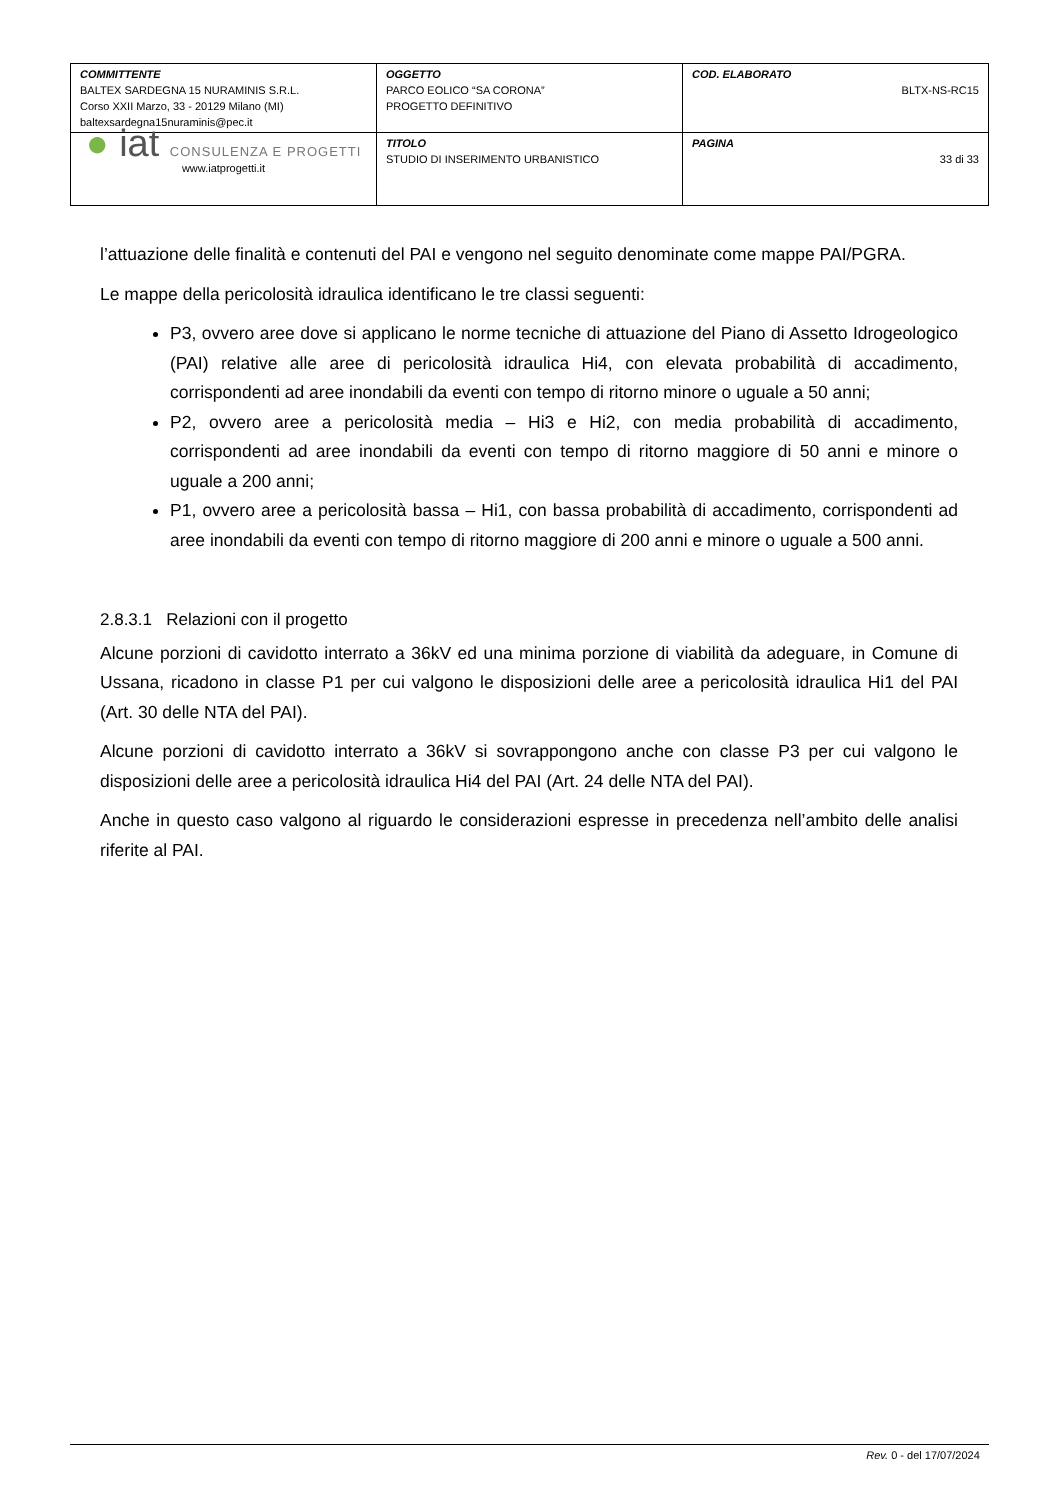| COMMITTENTE BALTEX SARDEGNA 15 NURAMINIS S.R.L. Corso XXII Marzo, 33 - 20129 Milano (MI) baltexsardegna15nuraminis@pec.it | OGGETTO PARCO EOLICO “SA CORONA” PROGETTO DEFINITIVO | COD. ELABORATO BLTX-NS-RC15 |
| ● iat CONSULENZA E PROGETTI www.iatprogetti.it | TITOLO STUDIO DI INSERIMENTO URBANISTICO | PAGINA 33 di 33 |
l’attuazione delle finalità e contenuti del PAI e vengono nel seguito denominate come mappe PAI/PGRA.
Le mappe della pericolosità idraulica identificano le tre classi seguenti:
P3, ovvero aree dove si applicano le norme tecniche di attuazione del Piano di Assetto Idrogeologico (PAI) relative alle aree di pericolosità idraulica Hi4, con elevata probabilità di accadimento, corrispondenti ad aree inondabili da eventi con tempo di ritorno minore o uguale a 50 anni;
P2, ovvero aree a pericolosità media – Hi3 e Hi2, con media probabilità di accadimento, corrispondenti ad aree inondabili da eventi con tempo di ritorno maggiore di 50 anni e minore o uguale a 200 anni;
P1, ovvero aree a pericolosità bassa – Hi1, con bassa probabilità di accadimento, corrispondenti ad aree inondabili da eventi con tempo di ritorno maggiore di 200 anni e minore o uguale a 500 anni.
2.8.3.1 Relazioni con il progetto
Alcune porzioni di cavidotto interrato a 36kV ed una minima porzione di viabilità da adeguare, in Comune di Ussana, ricadono in classe P1 per cui valgono le disposizioni delle aree a pericolosità idraulica Hi1 del PAI (Art. 30 delle NTA del PAI).
Alcune porzioni di cavidotto interrato a 36kV si sovrappongono anche con classe P3 per cui valgono le disposizioni delle aree a pericolosità idraulica Hi4 del PAI (Art. 24 delle NTA del PAI).
Anche in questo caso valgono al riguardo le considerazioni espresse in precedenza nell’ambito delle analisi riferite al PAI.
Rev. 0 - del 17/07/2024